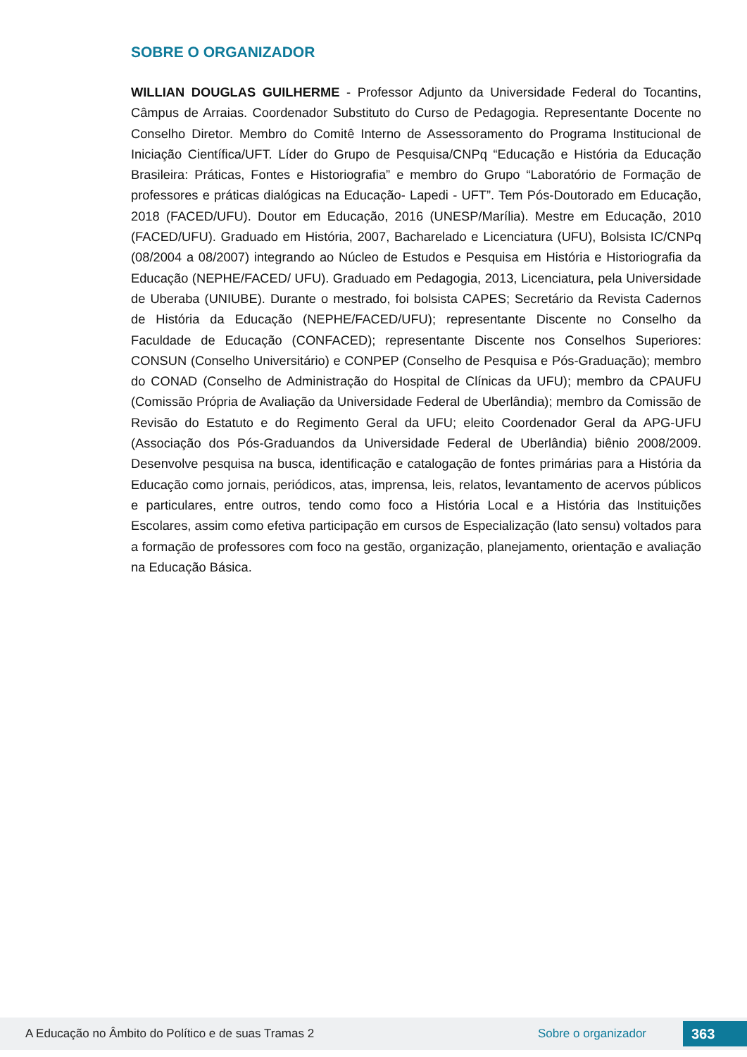SOBRE O ORGANIZADOR
WILLIAN DOUGLAS GUILHERME - Professor Adjunto da Universidade Federal do Tocantins, Câmpus de Arraias. Coordenador Substituto do Curso de Pedagogia. Representante Docente no Conselho Diretor. Membro do Comitê Interno de Assessoramento do Programa Institucional de Iniciação Científica/UFT. Líder do Grupo de Pesquisa/CNPq “Educação e História da Educação Brasileira: Práticas, Fontes e Historiografia” e membro do Grupo “Laboratório de Formação de professores e práticas dialógicas na Educação- Lapedi - UFT”. Tem Pós-Doutorado em Educação, 2018 (FACED/UFU). Doutor em Educação, 2016 (UNESP/Marília). Mestre em Educação, 2010 (FACED/UFU). Graduado em História, 2007, Bacharelado e Licenciatura (UFU), Bolsista IC/CNPq (08/2004 a 08/2007) integrando ao Núcleo de Estudos e Pesquisa em História e Historiografia da Educação (NEPHE/FACED/ UFU). Graduado em Pedagogia, 2013, Licenciatura, pela Universidade de Uberaba (UNIUBE). Durante o mestrado, foi bolsista CAPES; Secretário da Revista Cadernos de História da Educação (NEPHE/FACED/UFU); representante Discente no Conselho da Faculdade de Educação (CONFACED); representante Discente nos Conselhos Superiores: CONSUN (Conselho Universitário) e CONPEP (Conselho de Pesquisa e Pós-Graduação); membro do CONAD (Conselho de Administração do Hospital de Clínicas da UFU); membro da CPAUFU (Comissão Própria de Avaliação da Universidade Federal de Uberlândia); membro da Comissão de Revisão do Estatuto e do Regimento Geral da UFU; eleito Coordenador Geral da APG-UFU (Associação dos Pós-Graduandos da Universidade Federal de Uberlândia) biênio 2008/2009. Desenvolve pesquisa na busca, identificação e catalogação de fontes primárias para a História da Educação como jornais, periódicos, atas, imprensa, leis, relatos, levantamento de acervos públicos e particulares, entre outros, tendo como foco a História Local e a História das Instituições Escolares, assim como efetiva participação em cursos de Especialização (lato sensu) voltados para a formação de professores com foco na gestão, organização, planejamento, orientação e avaliação na Educação Básica.
A Educação no Âmbito do Político e de suas Tramas 2 Sobre o organizador 363